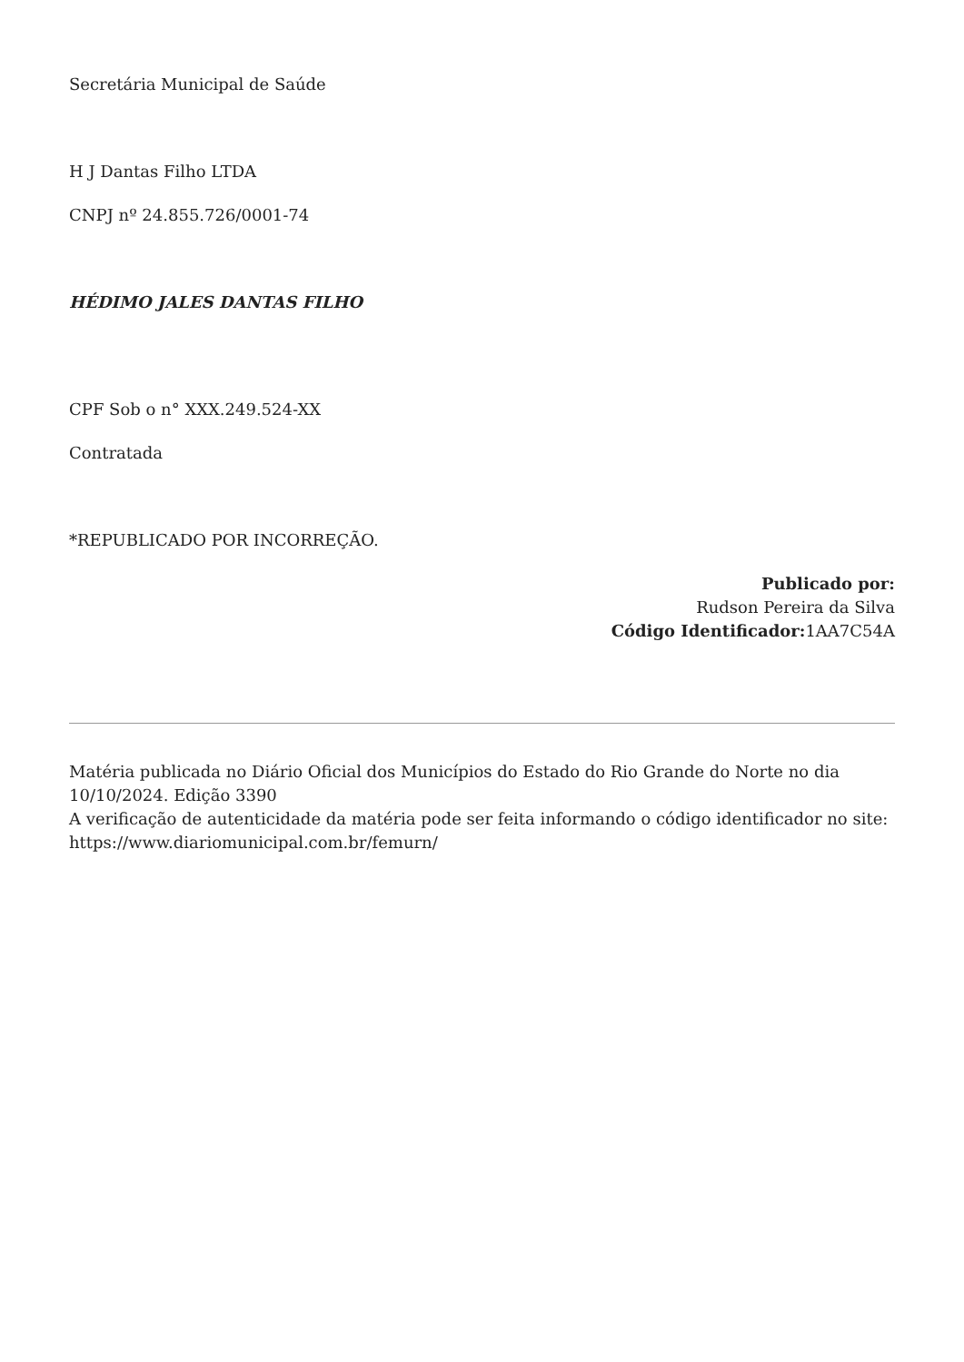Secretária Municipal de Saúde
H J Dantas Filho LTDA
CNPJ nº 24.855.726/0001-74
HÉDIMO JALES DANTAS FILHO
CPF Sob o n° XXX.249.524-XX
Contratada
*REPUBLICADO POR INCORREÇÃO.
Publicado por:
Rudson Pereira da Silva
Código Identificador: 1AA7C54A
Matéria publicada no Diário Oficial dos Municípios do Estado do Rio Grande do Norte no dia 10/10/2024. Edição 3390
A verificação de autenticidade da matéria pode ser feita informando o código identificador no site: https://www.diariomunicipal.com.br/femurn/